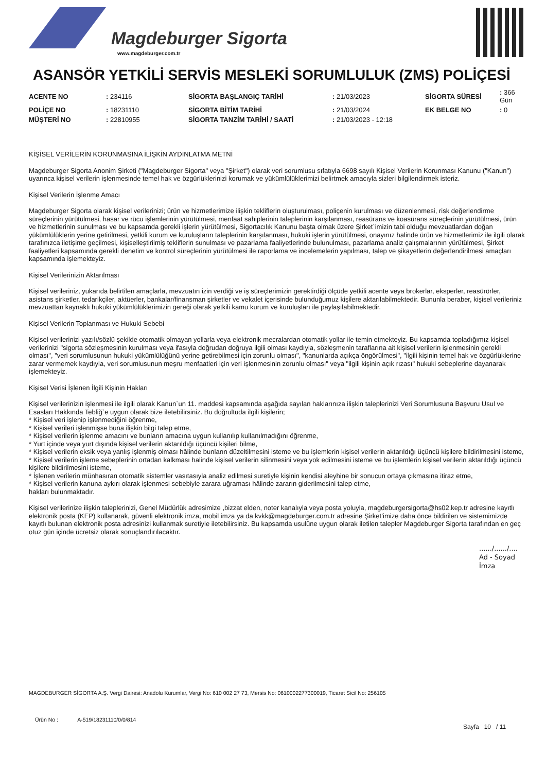Magdeburger Sigorta
www.magdeburger.com.tr
ASANSÖR YETKİLİ SERVİS MESLEKİ SORUMLULUK (ZMS) POLİÇESİ
| ACENTE NO | : 234116 | SİGORTA BAŞLANGIÇ TARİHİ | : 21/03/2023 | SİGORTA SÜRESİ | : 366 Gün |
| POLİÇE NO | : 18231110 | SİGORTA BİTİM TARİHİ | : 21/03/2024 | EK BELGE NO | : 0 |
| MÜŞTERİ NO | : 22810955 | SİGORTA TANZİM TARİHİ / SAATİ | : 21/03/2023 - 12:18 | | |
KİŞİSEL VERİLERİN KORUNMASINA İLİŞKİN AYDINLATMA METNİ
Magdeburger Sigorta Anonim Şirketi ("Magdeburger Sigorta" veya "Şirket") olarak veri sorumlusu sıfatıyla 6698 sayılı Kişisel Verilerin Korunması Kanunu ("Kanun") uyarınca kişisel verilerin işlenmesinde temel hak ve özgürlüklerinizi korumak ve yükümlülüklerimizi belirtmek amacıyla sizleri bilgilendirmek isteriz.
Kişisel Verilerin İşlenme Amacı
Magdeburger Sigorta olarak kişisel verilerinizi; ürün ve hizmetlerimize ilişkin tekliflerin oluşturulması, poliçenin kurulması ve düzenlenmesi, risk değerlendirme süreçlerinin yürütülmesi, hasar ve rücu işlemlerinin yürütülmesi, menfaat sahiplerinin taleplerinin karşılanması, reasürans ve koasürans süreçlerinin yürütülmesi, ürün ve hizmetlerinin sunulması ve bu kapsamda gerekli işlerin yürütülmesi, Sigortacılık Kanunu başta olmak üzere Şirket`imizin tabi olduğu mevzuatlardan doğan yükümlülüklerin yerine getirilmesi, yetkili kurum ve kuruluşların taleplerinin karşılanması, hukuki işlerin yürütülmesi, onayınız halinde ürün ve hizmetlerimiz ile ilgili olarak tarafınızca iletişime geçilmesi, kişiselleştirilmiş tekliflerin sunulması ve pazarlama faaliyetlerinde bulunulması, pazarlama analiz çalışmalarının yürütülmesi, Şirket faaliyetleri kapsamında gerekli denetim ve kontrol süreçlerinin yürütülmesi ile raporlama ve incelemelerin yapılması, talep ve şikayetlerin değerlendirilmesi amaçları kapsamında işlemekteyiz.
Kişisel Verilerinizin Aktarılması
Kişisel verileriniz, yukarıda belirtilen amaçlarla, mevzuatın izin verdiği ve iş süreçlerimizin gerektirdiği ölçüde yetkili acente veya brokerlar, eksperler, reasürörler, asistans şirketler, tedarikçiler, aktüerler, bankalar/finansman şirketler ve vekalet içerisinde bulunduğumuz kişilere aktarılabilmektedir. Bununla beraber, kişisel verileriniz mevzuattan kaynaklı hukuki yükümlülüklerimizin gereği olarak yetkili kamu kurum ve kuruluşları ile paylaşılabilmektedir.
Kişisel Verilerin Toplanması ve Hukuki Sebebi
Kişisel verilerinizi yazılı/sözlü şekilde otomatik olmayan yollarla veya elektronik mecralardan otomatik yollar ile temin etmekteyiz. Bu kapsamda topladığımız kişisel verilerinizi "sigorta sözleşmesinin kurulması veya ifasıyla doğrudan doğruya ilgili olması kaydıyla, sözleşmenin taraflarına ait kişisel verilerin işlenmesinin gerekli olması", "veri sorumlusunun hukuki yükümlülüğünü yerine getirebilmesi için zorunlu olması", "kanunlarda açıkça öngörülmesi", "ilgili kişinin temel hak ve özgürlüklerine zarar vermemek kaydıyla, veri sorumlusunun meşru menfaatleri için veri işlenmesinin zorunlu olması" veya "ilgili kişinin açık rızası" hukuki sebeplerine dayanarak işlemekteyiz.
Kişisel Verisi İşlenen İlgili Kişinin Hakları
Kişisel verilerinizin işlenmesi ile ilgili olarak Kanun`un 11. maddesi kapsamında aşağıda sayılan haklarınıza ilişkin taleplerinizi Veri Sorumlusuna Başvuru Usul ve Esasları Hakkında Tebliğ`e uygun olarak bize iletebilirsiniz. Bu doğrultuda ilgili kişilerin;
* Kişisel veri işlenip işlenmediğini öğrenme,
* Kişisel verileri işlenmişse buna ilişkin bilgi talep etme,
* Kişisel verilerin işlenme amacını ve bunların amacına uygun kullanılıp kullanılmadığını öğrenme,
* Yurt içinde veya yurt dışında kişisel verilerin aktarıldığı üçüncü kişileri bilme,
* Kişisel verilerin eksik veya yanlış işlenmiş olması hâlinde bunların düzeltilmesini isteme ve bu işlemlerin kişisel verilerin aktarıldığı üçüncü kişilere bildirilmesini isteme,
* Kişisel verilerin işleme sebeplerinin ortadan kalkması halinde kişisel verilerin silinmesini veya yok edilmesini isteme ve bu işlemlerin kişisel verilerin aktarıldığı üçüncü kişilere bildirilmesini isteme,
* İşlenen verilerin münhasıran otomatik sistemler vasıtasıyla analiz edilmesi suretiyle kişinin kendisi aleyhine bir sonucun ortaya çıkmasına itiraz etme,
* Kişisel verilerin kanuna aykırı olarak işlenmesi sebebiyle zarara uğraması hâlinde zararın giderilmesini talep etme,
hakları bulunmaktadır.
Kişisel verilerinize ilişkin taleplerinizi, Genel Müdürlük adresimize ,bizzat elden, noter kanalıyla veya posta yoluyla, magdeburgersigorta@hs02.kep.tr adresine kayıtlı elektronik posta (KEP) kullanarak, güvenli elektronik imza, mobil imza ya da kvkk@magdeburger.com.tr adresine Şirket’imize daha önce bildirilen ve sistemimizde kayıtlı bulunan elektronik posta adresinizi kullanmak suretiyle iletebilirsiniz. Bu kapsamda usulüne uygun olarak iletilen talepler Magdeburger Sigorta tarafından en geç otuz gün içinde ücretsiz olarak sonuçlandırılacaktır.
....../....../....
Ad - Soyad
İmza
MAGDEBURGER SİGORTA A.Ş. Vergi Dairesi: Anadolu Kurumlar, Vergi No: 610 002 27 73, Mersis No: 0610002277300019, Ticaret Sicil No: 256105
Ürün No : A-519/18231110/0/0/814
Sayfa 10 / 11